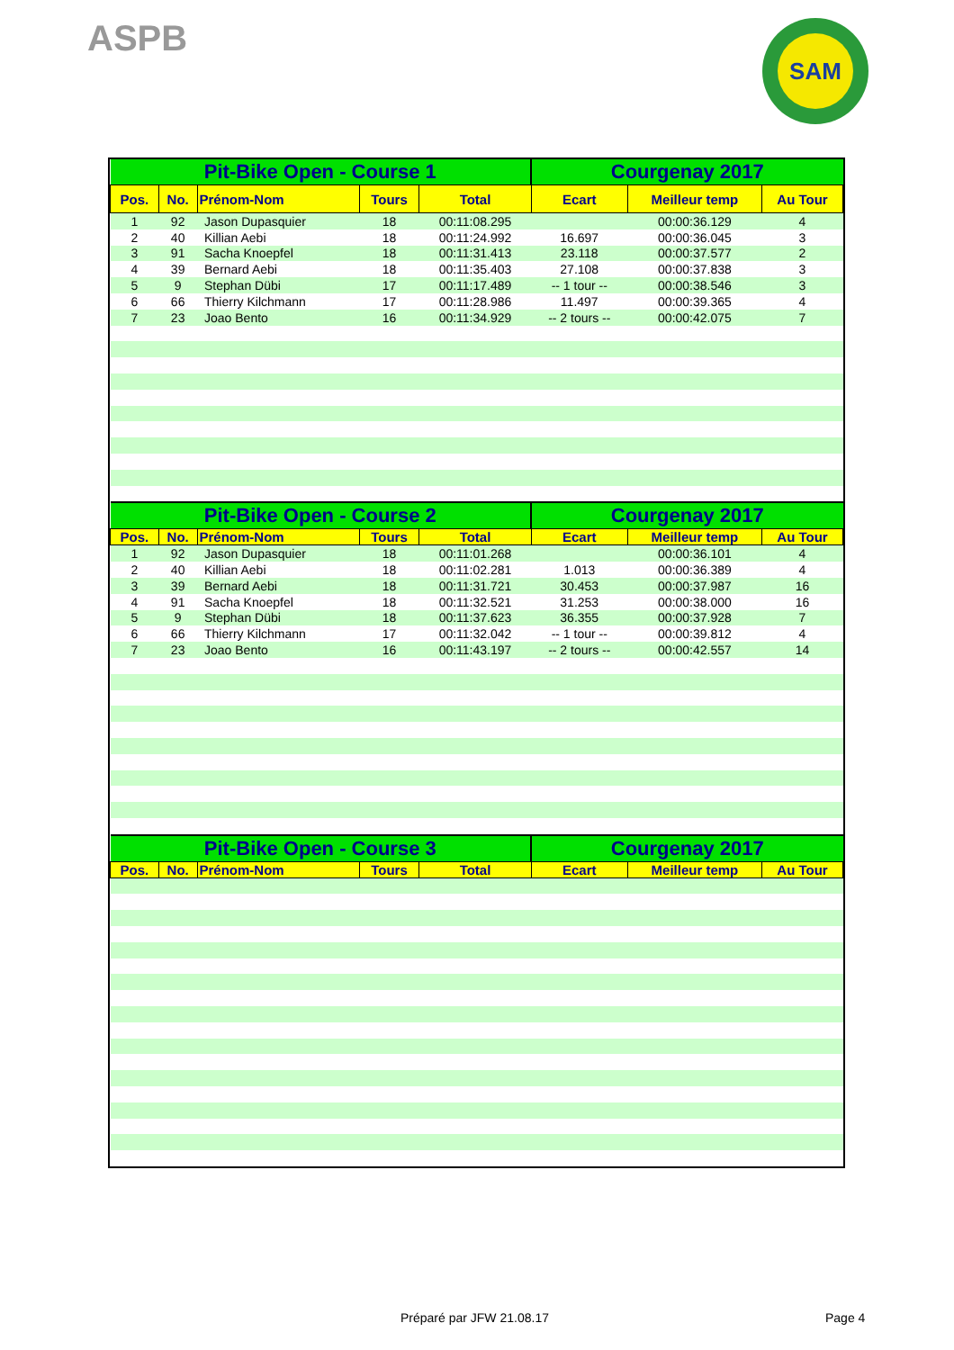ASPB
SAM
| Pit-Bike Open - Course 1 | | | | | Courgenay 2017 | | |
| --- | --- | --- | --- | --- | --- | --- | --- |
| Pos. | No. | Prénom-Nom | Tours | Total | Ecart | Meilleur temp | Au Tour |
| 1 | 92 | Jason Dupasquier | 18 | 00:11:08.295 | | 00:00:36.129 | 4 |
| 2 | 40 | Killian Aebi | 18 | 00:11:24.992 | 16.697 | 00:00:36.045 | 3 |
| 3 | 91 | Sacha Knoepfel | 18 | 00:11:31.413 | 23.118 | 00:00:37.577 | 2 |
| 4 | 39 | Bernard Aebi | 18 | 00:11:35.403 | 27.108 | 00:00:37.838 | 3 |
| 5 | 9 | Stephan Dübi | 17 | 00:11:17.489 | -- 1 tour -- | 00:00:38.546 | 3 |
| 6 | 66 | Thierry Kilchmann | 17 | 00:11:28.986 | 11.497 | 00:00:39.365 | 4 |
| 7 | 23 | Joao Bento | 16 | 00:11:34.929 | -- 2 tours -- | 00:00:42.075 | 7 |
| Pit-Bike Open - Course 2 | | | | | Courgenay 2017 | | |
| Pos. | No. | Prénom-Nom | Tours | Total | Ecart | Meilleur temp | Au Tour |
| 1 | 92 | Jason Dupasquier | 18 | 00:11:01.268 | | 00:00:36.101 | 4 |
| 2 | 40 | Killian Aebi | 18 | 00:11:02.281 | 1.013 | 00:00:36.389 | 4 |
| 3 | 39 | Bernard Aebi | 18 | 00:11:31.721 | 30.453 | 00:00:37.987 | 16 |
| 4 | 91 | Sacha Knoepfel | 18 | 00:11:32.521 | 31.253 | 00:00:38.000 | 16 |
| 5 | 9 | Stephan Dübi | 18 | 00:11:37.623 | 36.355 | 00:00:37.928 | 7 |
| 6 | 66 | Thierry Kilchmann | 17 | 00:11:32.042 | -- 1 tour -- | 00:00:39.812 | 4 |
| 7 | 23 | Joao Bento | 16 | 00:11:43.197 | -- 2 tours -- | 00:00:42.557 | 14 |
| Pit-Bike Open - Course 3 | | | | | Courgenay 2017 | | |
| Pos. | No. | Prénom-Nom | Tours | Total | Ecart | Meilleur temp | Au Tour |
Préparé par JFW 21.08.17 Page 4